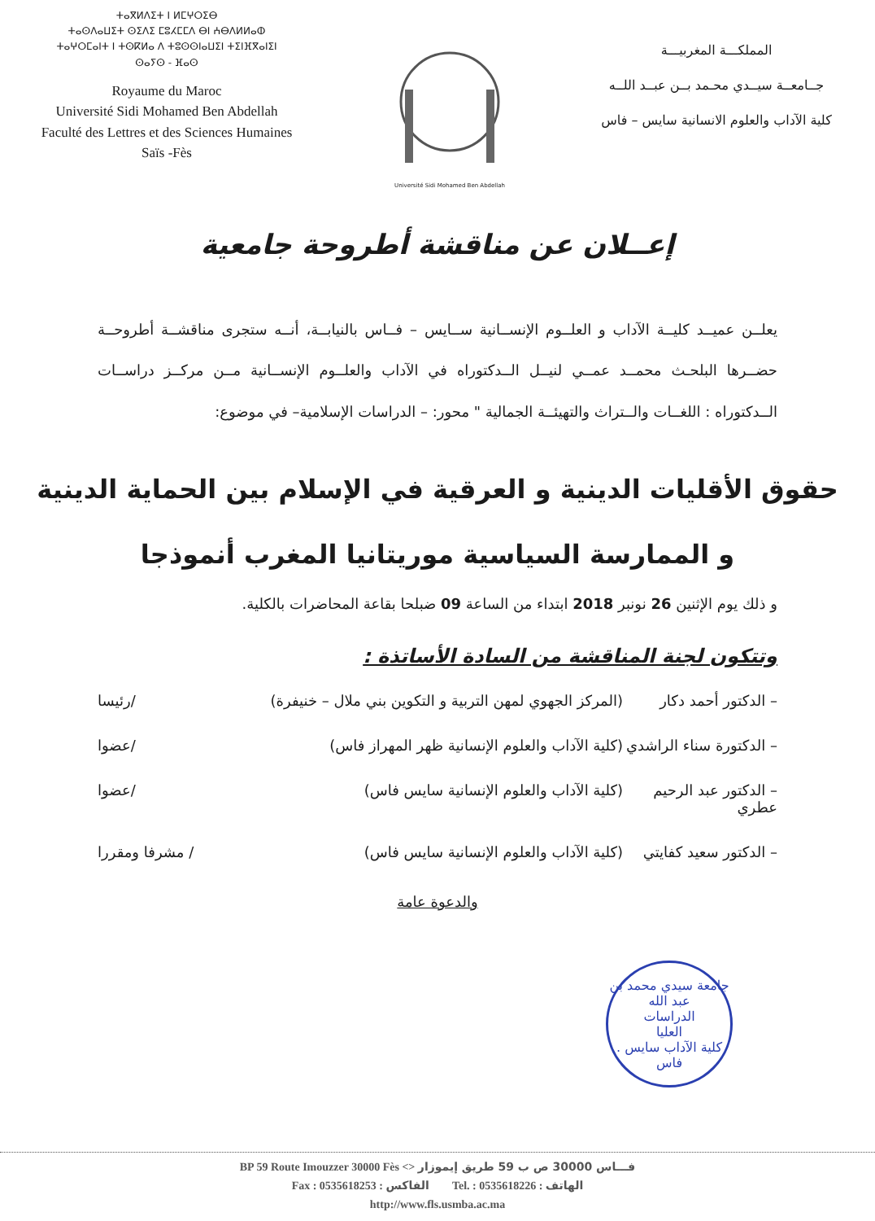ⵜⴰⴳⵍⴷⵉⵜ ⵏ ⵍⵎⵖⵔⵉⴱ
ⵜⴰⵙⴷⴰⵡⵉⵜ ⵙⵉⴷⵉ ⵎⵓⵃⵎⵎⴷ ⴱⵏ ⵄⴱⴷⵍⵍⴰⵀ
ⵜⴰⵖⵔⵎⴰⵏⵜ ⵏ ⵜⵙⴽⵍⴰ ⴷ ⵜⵓⵙⵙⵏⴰⵡⵉⵏ ⵜⵉⵏⴼⴳⴰⵏⵉⵏ
ⵙⴰⵢⵙ - ⴼⴰⵙ
Royaume du Maroc
Université Sidi Mohamed Ben Abdellah
Faculté des Lettres et des Sciences Humaines
Saïs -Fès
Université Sidi Mohamed Ben Abdellah
المملكـــة المغربيـــة
جــامعــة سيــدي محـمد بــن عبــد اللــه
كلية الآداب والعلوم الانسانية سايس – فاس
إعــلان عن مناقشة أطروحة جامعية
يعلــن عميــد كليــة الآداب و العلــوم الإنســانية ســايس – فــاس بالنيابــة، أنــه ستجرى مناقشــة أطروحــة حضــرها البلحـث محمــد عمــي لنيــل الــدكتوراه في الآداب والعلــوم الإنســانية مــن مركــز دراســات الــدكتوراه : اللغــات والــتراث والتهيئــة الجمالية " محور: – الدراسات الإسلامية– في موضوع:
حقوق الأقليات الدينية و العرقية في الإسلام بين الحماية الدينية
و الممارسة السياسية موريتانيا المغرب أنموذجا
و ذلك يوم الإثنين 26 نونبر 2018 ابتداء من الساعة 09 ضبلحا بقاعة المحاضرات بالكلية.
وتتكون لجنة المناقشة من السادة الأساتذة :
– الدكتور أحمد دكار (المركز الجهوي لمهن التربية و التكوين بني ملال – خنيفرة) /رئيسا
– الدكتورة سناء الراشدي (كلية الآداب والعلوم الإنسانية ظهر المهراز فاس) /عضوا
– الدكتور عبد الرحيم عطري (كلية الآداب والعلوم الإنسانية سايس فاس) /عضوا
– الدكتور سعيد كفايتي (كلية الآداب والعلوم الإنسانية سايس فاس) / مشرفا ومقررا
والدعوة عامة
جامعة سيدي محمد بن عبد الله
الدراسات
العليا
كلية الآداب سايس . فاس
BP 59 Route Imouzzer 30000 Fès <> فـــاس 30000 ص ب 59 طريق إيموزار
Fax : 0535618253 : الفاكس Tel. : 0535618226 : الهاتف
http://www.fls.usmba.ac.ma